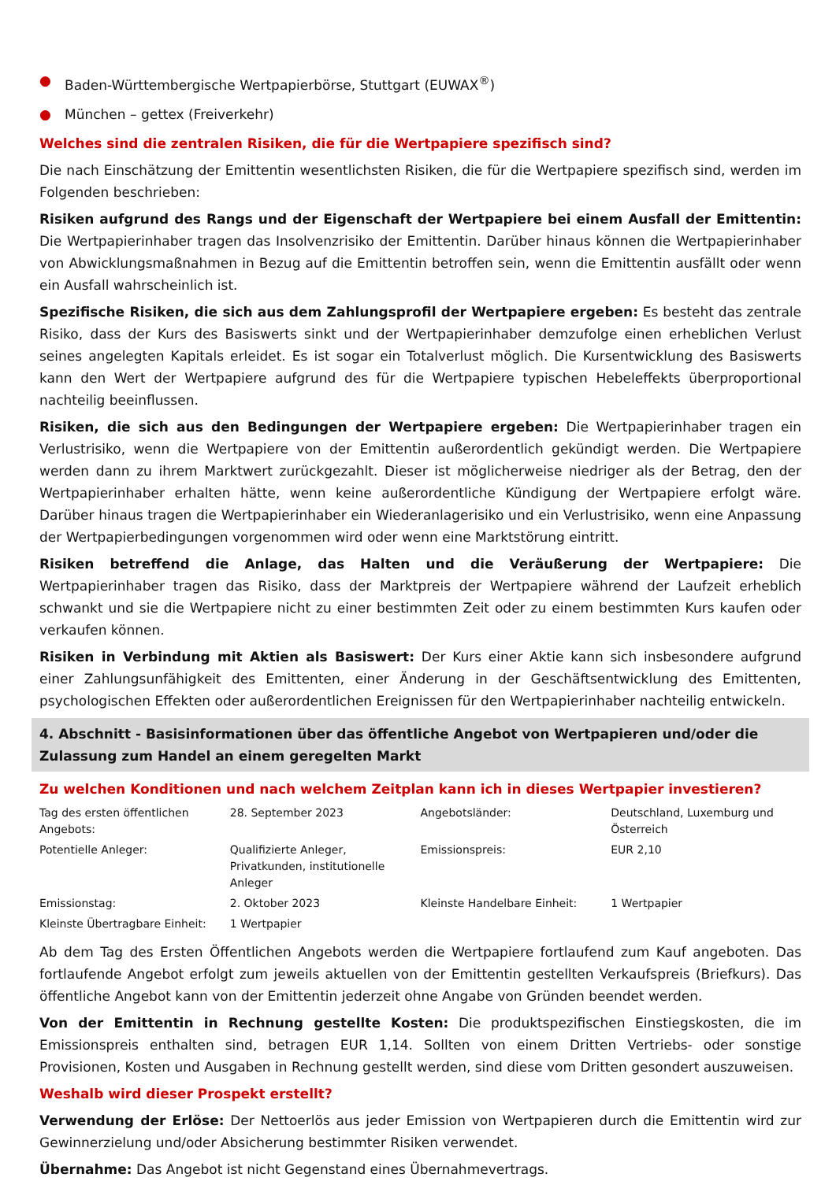● Baden-Württembergische Wertpapierbörse, Stuttgart (EUWAX<sup>®</sup>)
● München – gettex (Freiverkehr)
Welches sind die zentralen Risiken, die für die Wertpapiere spezifisch sind?
Die nach Einschätzung der Emittentin wesentlichsten Risiken, die für die Wertpapiere spezifisch sind, werden im Folgenden beschrieben:
Risiken aufgrund des Rangs und der Eigenschaft der Wertpapiere bei einem Ausfall der Emittentin: Die Wertpapierinhaber tragen das Insolvenzrisiko der Emittentin. Darüber hinaus können die Wertpapierinhaber von Abwicklungsmaßnahmen in Bezug auf die Emittentin betroffen sein, wenn die Emittentin ausfällt oder wenn ein Ausfall wahrscheinlich ist.
Spezifische Risiken, die sich aus dem Zahlungsprofil der Wertpapiere ergeben: Es besteht das zentrale Risiko, dass der Kurs des Basiswerts sinkt und der Wertpapierinhaber demzufolge einen erheblichen Verlust seines angelegten Kapitals erleidet. Es ist sogar ein Totalverlust möglich. Die Kursentwicklung des Basiswerts kann den Wert der Wertpapiere aufgrund des für die Wertpapiere typischen Hebeleffekts überproportional nachteilig beeinflussen.
Risiken, die sich aus den Bedingungen der Wertpapiere ergeben: Die Wertpapierinhaber tragen ein Verlustrisiko, wenn die Wertpapiere von der Emittentin außerordentlich gekündigt werden. Die Wertpapiere werden dann zu ihrem Marktwert zurückgezahlt. Dieser ist möglicherweise niedriger als der Betrag, den der Wertpapierinhaber erhalten hätte, wenn keine außerordentliche Kündigung der Wertpapiere erfolgt wäre. Darüber hinaus tragen die Wertpapierinhaber ein Wiederanlagerisiko und ein Verlustrisiko, wenn eine Anpassung der Wertpapierbedingungen vorgenommen wird oder wenn eine Marktstörung eintritt.
Risiken betreffend die Anlage, das Halten und die Veräußerung der Wertpapiere: Die Wertpapierinhaber tragen das Risiko, dass der Marktpreis der Wertpapiere während der Laufzeit erheblich schwankt und sie die Wertpapiere nicht zu einer bestimmten Zeit oder zu einem bestimmten Kurs kaufen oder verkaufen können.
Risiken in Verbindung mit Aktien als Basiswert: Der Kurs einer Aktie kann sich insbesondere aufgrund einer Zahlungsunfähigkeit des Emittenten, einer Änderung in der Geschäftsentwicklung des Emittenten, psychologischen Effekten oder außerordentlichen Ereignissen für den Wertpapierinhaber nachteilig entwickeln.
4. Abschnitt - Basisinformationen über das öffentliche Angebot von Wertpapieren und/oder die Zulassung zum Handel an einem geregelten Markt
Zu welchen Konditionen und nach welchem Zeitplan kann ich in dieses Wertpapier investieren?
| Tag des ersten öffentlichen Angebots: | 28. September 2023 | Angebotsländer: | Deutschland, Luxemburg und Österreich |
| Potentielle Anleger: | Qualifizierte Anleger, Privatkunden, institutionelle Anleger | Emissionspreis: | EUR 2,10 |
| Emissionstag: | 2. Oktober 2023 | Kleinste Handelbare Einheit: | 1 Wertpapier |
| Kleinste Übertragbare Einheit: | 1 Wertpapier | | |
Ab dem Tag des Ersten Öffentlichen Angebots werden die Wertpapiere fortlaufend zum Kauf angeboten. Das fortlaufende Angebot erfolgt zum jeweils aktuellen von der Emittentin gestellten Verkaufspreis (Briefkurs). Das öffentliche Angebot kann von der Emittentin jederzeit ohne Angabe von Gründen beendet werden.
Von der Emittentin in Rechnung gestellte Kosten: Die produktspezifischen Einstiegskosten, die im Emissionspreis enthalten sind, betragen EUR 1,14. Sollten von einem Dritten Vertriebs- oder sonstige Provisionen, Kosten und Ausgaben in Rechnung gestellt werden, sind diese vom Dritten gesondert auszuweisen.
Weshalb wird dieser Prospekt erstellt?
Verwendung der Erlöse: Der Nettoerlös aus jeder Emission von Wertpapieren durch die Emittentin wird zur Gewinnerzielung und/oder Absicherung bestimmter Risiken verwendet.
Übernahme: Das Angebot ist nicht Gegenstand eines Übernahmevertrags.